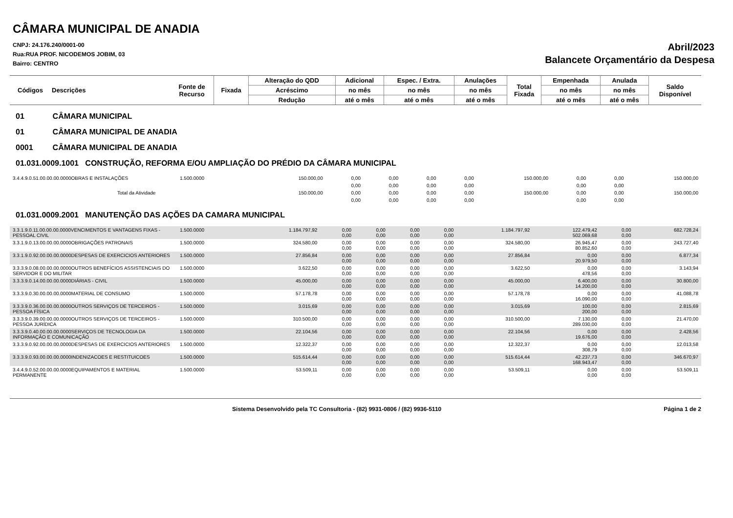CÂMARA MUNICIPAL DE ANADIA
CNPJ: 24.176.240/0001-00
Rua:RUA PROF. NICODEMOS JOBIM, 03
Bairro: CENTRO
Abril/2023
Balancete Orçamentário da Despesa
| Códigos | Descrições | Fonte de Recurso | Fixada | Alteração do QDD | Adicional | Espec. / Extra. | Anulações | Total Fixada | Empenhada | Anulada | Saldo Disponível |
| --- | --- | --- | --- | --- | --- | --- | --- | --- | --- | --- | --- |
| | | | | Acréscimo | no mês | no mês | no mês | | no mês | no mês | |
| | | | | Redução | até o mês | até o mês | até o mês | | até o mês | até o mês | |
01 CÂMARA MUNICIPAL
01 CÂMARA MUNICIPAL DE ANADIA
0001 CÂMARA MUNICIPAL DE ANADIA
01.031.0009.1001 CONSTRUÇÃO, REFORMA E/OU AMPLIAÇÃO DO PRÉDIO DA CÂMARA MUNICIPAL
| 3.4.4.9.0.51.00.00.00.0000OBRAS E INSTALAÇÕES | 1.500.0000 | 150.000,00 | 0,00 | 0,00 | 0,00 | 0,00 | 150.000,00 | 0,00 | 0,00 | 150.000,00 |
| | | | 0,00 | 0,00 | 0,00 | 0,00 | | 0,00 | 0,00 | |
| Total da Atividade | | 150.000,00 | 0,00 | 0,00 | 0,00 | 0,00 | 150.000,00 | 0,00 | 0,00 | 150.000,00 |
| | | | 0,00 | 0,00 | 0,00 | 0,00 | | 0,00 | 0,00 | |
01.031.0009.2001 MANUTENÇÃO DAS AÇÕES DA CAMARA MUNICIPAL
| 3.3.1.9.0.11.00.00.00.0000VENCIMENTOS E VANTAGENS FIXAS - PESSOAL CIVIL | 1.500.0000 | 1.184.797,92 | 0,00 0,00 | 0,00 0,00 | 0,00 0,00 | 0,00 0,00 | 1.184.797,92 | 122.479,42 502.069,68 | 0,00 0,00 | 682.728,24 |
| 3.3.1.9.0.13.00.00.00.0000OBRIGAÇÕES PATRONAIS | 1.500.0000 | 324.580,00 | 0,00 0,00 | 0,00 0,00 | 0,00 0,00 | 0,00 0,00 | 324.580,00 | 26.945,47 80.852,60 | 0,00 0,00 | 243.727,40 |
| 3.3.1.9.0.92.00.00.00.0000DESPESAS DE EXERCICIOS ANTERIORES | 1.500.0000 | 27.856,84 | 0,00 0,00 | 0,00 0,00 | 0,00 0,00 | 0,00 0,00 | 27.856,84 | 0,00 20.979,50 | 0,00 0,00 | 6.877,34 |
| 3.3.3.9.0.08.00.00.00.0000OUTROS BENEFÍCIOS ASSISTENCIAIS DO SERVIDOR E DO MILITAR | 1.500.0000 | 3.622,50 | 0,00 0,00 | 0,00 0,00 | 0,00 0,00 | 0,00 0,00 | 3.622,50 | 0,00 478,56 | 0,00 0,00 | 3.143,94 |
| 3.3.3.9.0.14.00.00.00.0000DIÁRIAS - CIVIL | 1.500.0000 | 45.000,00 | 0,00 0,00 | 0,00 0,00 | 0,00 0,00 | 0,00 0,00 | 45.000,00 | 6.400,00 14.200,00 | 0,00 0,00 | 30.800,00 |
| 3.3.3.9.0.30.00.00.00.0000MATERIAL DE CONSUMO | 1.500.0000 | 57.178,78 | 0,00 0,00 | 0,00 0,00 | 0,00 0,00 | 0,00 0,00 | 57.178,78 | 0,00 16.090,00 | 0,00 0,00 | 41.088,78 |
| 3.3.3.9.0.36.00.00.00.0000OUTROS SERVIÇOS DE TERCEIROS - PESSOA FÍSICA | 1.500.0000 | 3.015,69 | 0,00 0,00 | 0,00 0,00 | 0,00 0,00 | 0,00 0,00 | 3.015,69 | 100,00 200,00 | 0,00 0,00 | 2.815,69 |
| 3.3.3.9.0.39.00.00.00.0000OUTROS SERVIÇOS DE TERCEIROS - PESSOA JURÍDICA | 1.500.0000 | 310.500,00 | 0,00 0,00 | 0,00 0,00 | 0,00 0,00 | 0,00 0,00 | 310.500,00 | 7.130,00 289.030,00 | 0,00 0,00 | 21.470,00 |
| 3.3.3.9.0.40.00.00.00.0000SERVIÇOS DE TECNOLOGIA DA INFORMAÇÃO E COMUNICAÇÃO | 1.500.0000 | 22.104,56 | 0,00 0,00 | 0,00 0,00 | 0,00 0,00 | 0,00 0,00 | 22.104,56 | 0,00 19.676,00 | 0,00 0,00 | 2.428,56 |
| 3.3.3.9.0.92.00.00.00.0000DESPESAS DE EXERCICIOS ANTERIORES | 1.500.0000 | 12.322,37 | 0,00 0,00 | 0,00 0,00 | 0,00 0,00 | 0,00 0,00 | 12.322,37 | 0,00 308,79 | 0,00 0,00 | 12.013,58 |
| 3.3.3.9.0.93.00.00.00.0000INDENIZACOES E RESTITUICOES | 1.500.0000 | 515.614,44 | 0,00 0,00 | 0,00 0,00 | 0,00 0,00 | 0,00 0,00 | 515.614,44 | 42.237,73 168.943,47 | 0,00 0,00 | 346.670,97 |
| 3.4.4.9.0.52.00.00.00.0000EQUIPAMENTOS E MATERIAL PERMANENTE | 1.500.0000 | 53.509,11 | 0,00 0,00 | 0,00 0,00 | 0,00 0,00 | 0,00 0,00 | 53.509,11 | 0,00 0,00 | 0,00 0,00 | 53.509,11 |
Sistema Desenvolvido pela TC Consultoria - (82) 9931-0806 / (82) 9936-5110
Página 1 de 2